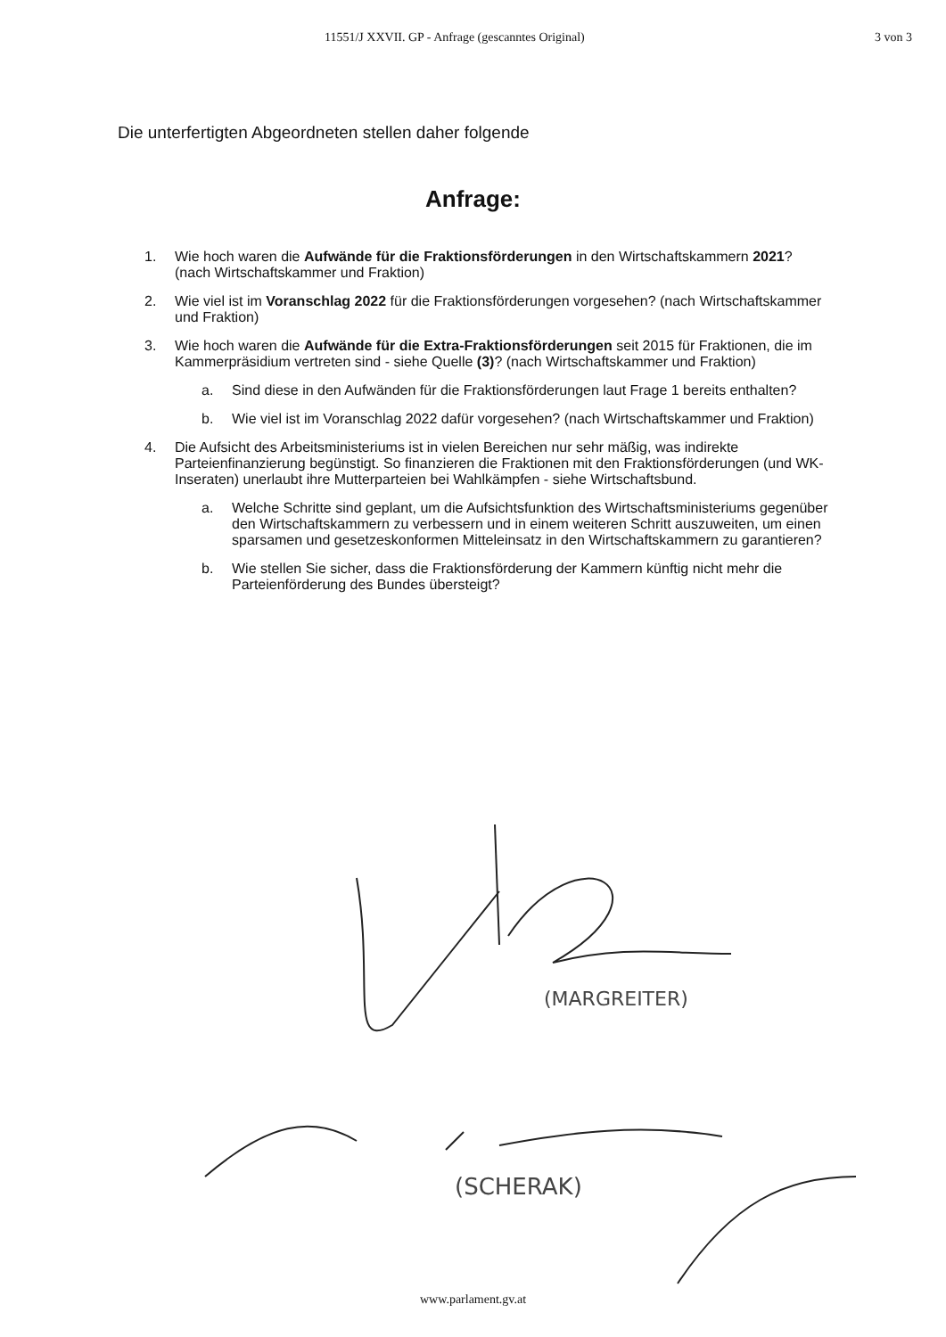(MARGREITER)
(SCHERAK)
11551/J XXVII. GP - Anfrage (gescanntes Original) 3 von 3
Die unterfertigten Abgeordneten stellen daher folgende
Anfrage:
1. Wie hoch waren die Aufwände für die Fraktionsförderungen in den Wirtschaftskammern 2021? (nach Wirtschaftskammer und Fraktion)
2. Wie viel ist im Voranschlag 2022 für die Fraktionsförderungen vorgesehen? (nach Wirtschaftskammer und Fraktion)
3. Wie hoch waren die Aufwände für die Extra-Fraktionsförderungen seit 2015 für Fraktionen, die im Kammerpräsidium vertreten sind - siehe Quelle (3)? (nach Wirtschaftskammer und Fraktion)
a. Sind diese in den Aufwänden für die Fraktionsförderungen laut Frage 1 bereits enthalten?
b. Wie viel ist im Voranschlag 2022 dafür vorgesehen? (nach Wirtschaftskammer und Fraktion)
4. Die Aufsicht des Arbeitsministeriums ist in vielen Bereichen nur sehr mäßig, was indirekte Parteienfinanzierung begünstigt. So finanzieren die Fraktionen mit den Fraktionsförderungen (und WK-Inseraten) unerlaubt ihre Mutterparteien bei Wahlkämpfen - siehe Wirtschaftsbund.
a. Welche Schritte sind geplant, um die Aufsichtsfunktion des Wirtschaftsministeriums gegenüber den Wirtschaftskammern zu verbessern und in einem weiteren Schritt auszuweiten, um einen sparsamen und gesetzeskonformen Mitteleinsatz in den Wirtschaftskammern zu garantieren?
b. Wie stellen Sie sicher, dass die Fraktionsförderung der Kammern künftig nicht mehr die Parteienförderung des Bundes übersteigt?
www.parlament.gv.at